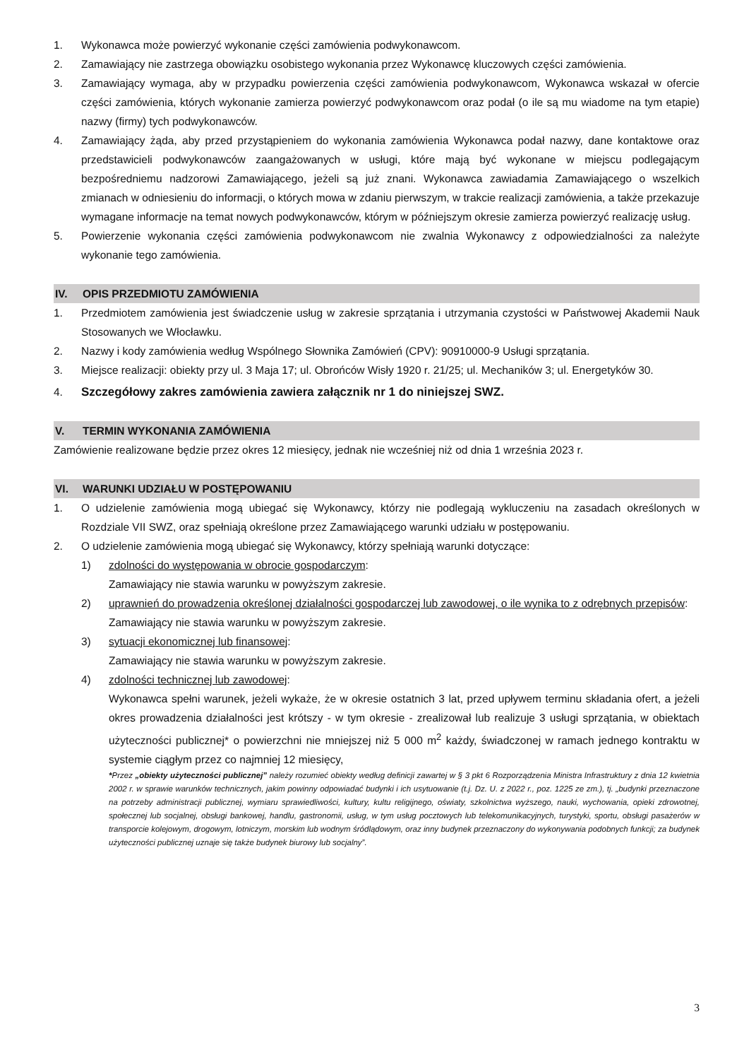1. Wykonawca może powierzyć wykonanie części zamówienia podwykonawcom.
2. Zamawiający nie zastrzega obowiązku osobistego wykonania przez Wykonawcę kluczowych części zamówienia.
3. Zamawiający wymaga, aby w przypadku powierzenia części zamówienia podwykonawcom, Wykonawca wskazał w ofercie części zamówienia, których wykonanie zamierza powierzyć podwykonawcom oraz podał (o ile są mu wiadome na tym etapie) nazwy (firmy) tych podwykonawców.
4. Zamawiający żąda, aby przed przystąpieniem do wykonania zamówienia Wykonawca podał nazwy, dane kontaktowe oraz przedstawicieli podwykonawców zaangażowanych w usługi, które mają być wykonane w miejscu podlegającym bezpośredniemu nadzorowi Zamawiającego, jeżeli są już znani. Wykonawca zawiadamia Zamawiającego o wszelkich zmianach w odniesieniu do informacji, o których mowa w zdaniu pierwszym, w trakcie realizacji zamówienia, a także przekazuje wymagane informacje na temat nowych podwykonawców, którym w późniejszym okresie zamierza powierzyć realizację usług.
5. Powierzenie wykonania części zamówienia podwykonawcom nie zwalnia Wykonawcy z odpowiedzialności za należyte wykonanie tego zamówienia.
IV. OPIS PRZEDMIOTU ZAMÓWIENIA
1. Przedmiotem zamówienia jest świadczenie usług w zakresie sprzątania i utrzymania czystości w Państwowej Akademii Nauk Stosowanych we Włocławku.
2. Nazwy i kody zamówienia według Wspólnego Słownika Zamówień (CPV): 90910000-9 Usługi sprzątania.
3. Miejsce realizacji: obiekty przy ul. 3 Maja 17; ul. Obrońców Wisły 1920 r. 21/25; ul. Mechaników 3; ul. Energetyków 30.
4. Szczegółowy zakres zamówienia zawiera załącznik nr 1 do niniejszej SWZ.
V. TERMIN WYKONANIA ZAMÓWIENIA
Zamówienie realizowane będzie przez okres 12 miesięcy, jednak nie wcześniej niż od dnia 1 września 2023 r.
VI. WARUNKI UDZIAŁU W POSTĘPOWANIU
1. O udzielenie zamówienia mogą ubiegać się Wykonawcy, którzy nie podlegają wykluczeniu na zasadach określonych w Rozdziale VII SWZ, oraz spełniają określone przez Zamawiającego warunki udziału w postępowaniu.
2. O udzielenie zamówienia mogą ubiegać się Wykonawcy, którzy spełniają warunki dotyczące:
1) zdolności do występowania w obrocie gospodarczym:
Zamawiający nie stawia warunku w powyższym zakresie.
2) uprawnień do prowadzenia określonej działalności gospodarczej lub zawodowej, o ile wynika to z odrębnych przepisów:
Zamawiający nie stawia warunku w powyższym zakresie.
3) sytuacji ekonomicznej lub finansowej:
Zamawiający nie stawia warunku w powyższym zakresie.
4) zdolności technicznej lub zawodowej:
Wykonawca spełni warunek, jeżeli wykaże, że w okresie ostatnich 3 lat, przed upływem terminu składania ofert, a jeżeli okres prowadzenia działalności jest krótszy - w tym okresie - zrealizował lub realizuje 3 usługi sprzątania, w obiektach użyteczności publicznej* o powierzchni nie mniejszej niż 5 000 m<sup>2</sup> każdy, świadczonej w ramach jednego kontraktu w systemie ciągłym przez co najmniej 12 miesięcy,
*Przez „obiekty użyteczności publicznej” należy rozumieć obiekty według definicji zawartej w § 3 pkt 6 Rozporządzenia Ministra Infrastruktury z dnia 12 kwietnia 2002 r. w sprawie warunków technicznych, jakim powinny odpowiadać budynki i ich usytuowanie (t.j. Dz. U. z 2022 r., poz. 1225 ze zm.), tj. „budynki przeznaczone na potrzeby administracji publicznej, wymiaru sprawiedliwości, kultury, kultu religijnego, oświaty, szkolnictwa wyższego, nauki, wychowania, opieki zdrowotnej, społecznej lub socjalnej, obsługi bankowej, handlu, gastronomii, usług, w tym usług pocztowych lub telekomunikacyjnych, turystyki, sportu, obsługi pasażerów w transporcie kolejowym, drogowym, lotniczym, morskim lub wodnym śródlądowym, oraz inny budynek przeznaczony do wykonywania podobnych funkcji; za budynek użyteczności publicznej uznaje się także budynek biurowy lub socjalny”.
3